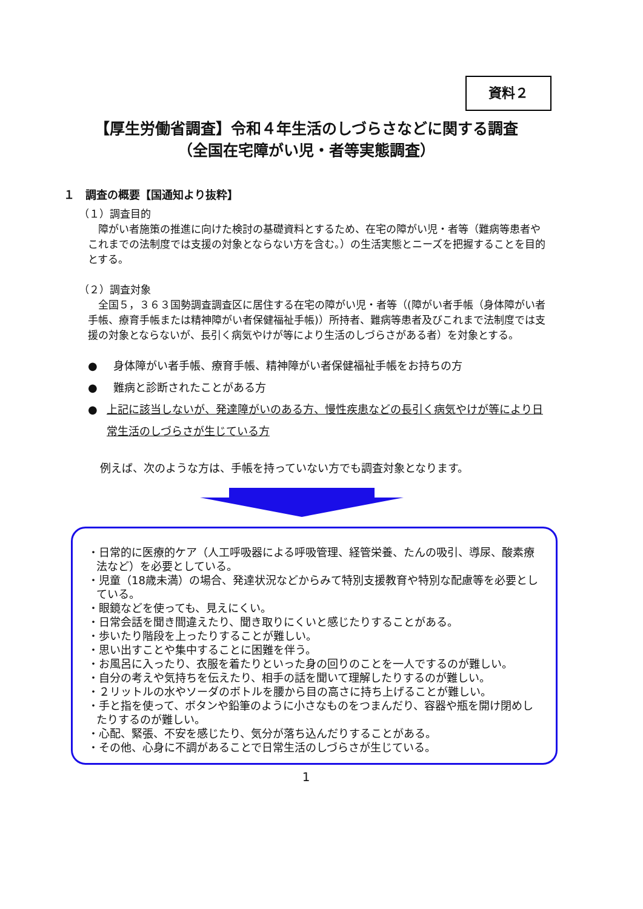資料２
【厚生労働省調査】令和４年生活のしづらさなどに関する調査
（全国在宅障がい児・者等実態調査）
１　調査の概要【国通知より抜粋】
（１）調査目的
　障がい者施策の推進に向けた検討の基礎資料とするため、在宅の障がい児・者等（難病等患者やこれまでの法制度では支援の対象とならない方を含む。）の生活実態とニーズを把握することを目的とする。
（２）調査対象
　全国５，３６３国勢調査調査区に居住する在宅の障がい児・者等（(障がい者手帳（身体障がい者手帳、療育手帳または精神障がい者保健福祉手帳)）所持者、難病等患者及びこれまで法制度では支援の対象とならないが、長引く病気やけが等により生活のしづらさがある者）を対象とする。
● 身体障がい者手帳、療育手帳、精神障がい者保健福祉手帳をお持ちの方
● 難病と診断されたことがある方
● 上記に該当しないが、発達障がいのある方、慢性疾患などの長引く病気やけが等により日常生活のしづらさが生じている方
例えば、次のような方は、手帳を持っていない方でも調査対象となります。
・日常的に医療的ケア（人工呼吸器による呼吸管理、経管栄養、たんの吸引、導尿、酸素療法など）を必要としている。
・児童（18歳未満）の場合、発達状況などからみて特別支援教育や特別な配慮等を必要としている。
・眼鏡などを使っても、見えにくい。
・日常会話を聞き間違えたり、聞き取りにくいと感じたりすることがある。
・歩いたり階段を上ったりすることが難しい。
・思い出すことや集中することに困難を伴う。
・お風呂に入ったり、衣服を着たりといった身の回りのことを一人でするのが難しい。
・自分の考えや気持ちを伝えたり、相手の話を聞いて理解したりするのが難しい。
・２リットルの水やソーダのボトルを腰から目の高さに持ち上げることが難しい。
・手と指を使って、ボタンや鉛筆のように小さなものをつまんだり、容器や瓶を開け閉めしたりするのが難しい。
・心配、緊張、不安を感じたり、気分が落ち込んだりすることがある。
・その他、心身に不調があることで日常生活のしづらさが生じている。
1